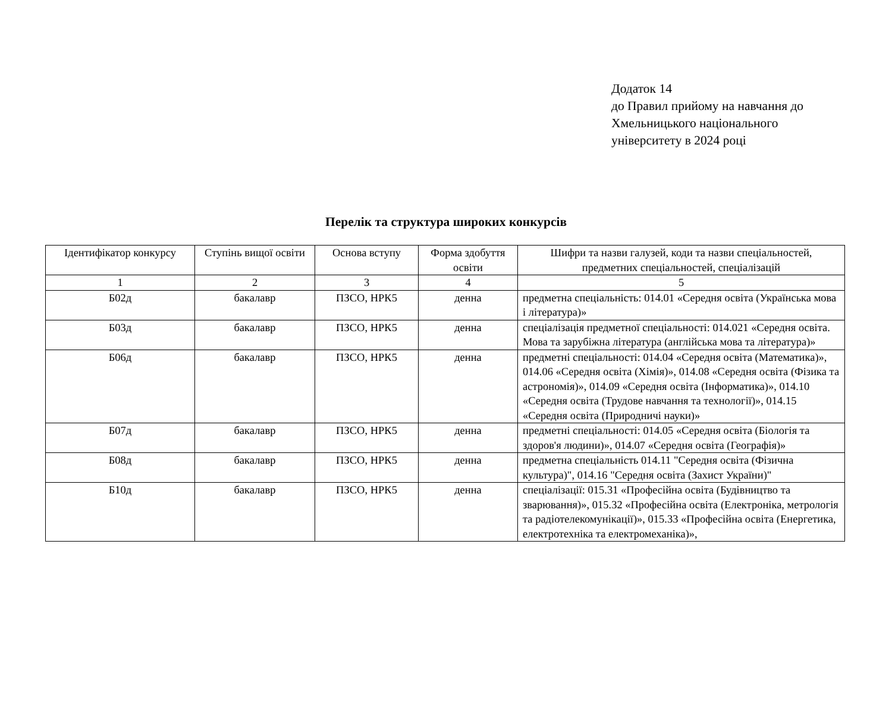Додаток 14
до Правил прийому на навчання до
Хмельницького національного
університету в 2024 році
Перелік та структура широких конкурсів
| Ідентифікатор конкурсу | Ступінь вищої освіти | Основа вступу | Форма здобуття освіти | Шифри та назви галузей, коди та назви спеціальностей, предметних спеціальностей, спеціалізацій |
| --- | --- | --- | --- | --- |
| 1 | 2 | 3 | 4 | 5 |
| Б02д | бакалавр | ПЗСО, НРК5 | денна | предметна спеціальність: 014.01 «Середня освіта (Українська мова і література)» |
| Б03д | бакалавр | ПЗСО, НРК5 | денна | спеціалізація предметної спеціальності: 014.021 «Середня освіта. Мова та зарубіжна література (англійська мова та література)» |
| Б06д | бакалавр | ПЗСО, НРК5 | денна | предметні спеціальності: 014.04 «Середня освіта (Математика)», 014.06 «Середня освіта (Хімія)», 014.08 «Середня освіта (Фізика та астрономія)», 014.09 «Середня освіта (Інформатика)», 014.10 «Середня освіта (Трудове навчання та технології)», 014.15 «Середня освіта (Природничі науки)» |
| Б07д | бакалавр | ПЗСО, НРК5 | денна | предметні спеціальності: 014.05 «Середня освіта (Біологія та здоров'я людини)», 014.07 «Середня освіта (Географія)» |
| Б08д | бакалавр | ПЗСО, НРК5 | денна | предметна спеціальність 014.11 "Середня освіта (Фізична культура)", 014.16 "Середня освіта (Захист України)" |
| Б10д | бакалавр | ПЗСО, НРК5 | денна | спеціалізації: 015.31 «Професійна освіта (Будівництво та зварювання)», 015.32 «Професійна освіта (Електроніка, метрологія та радіотелекомунікації)», 015.33 «Професійна освіта (Енергетика, електротехніка та електромеханіка)», |